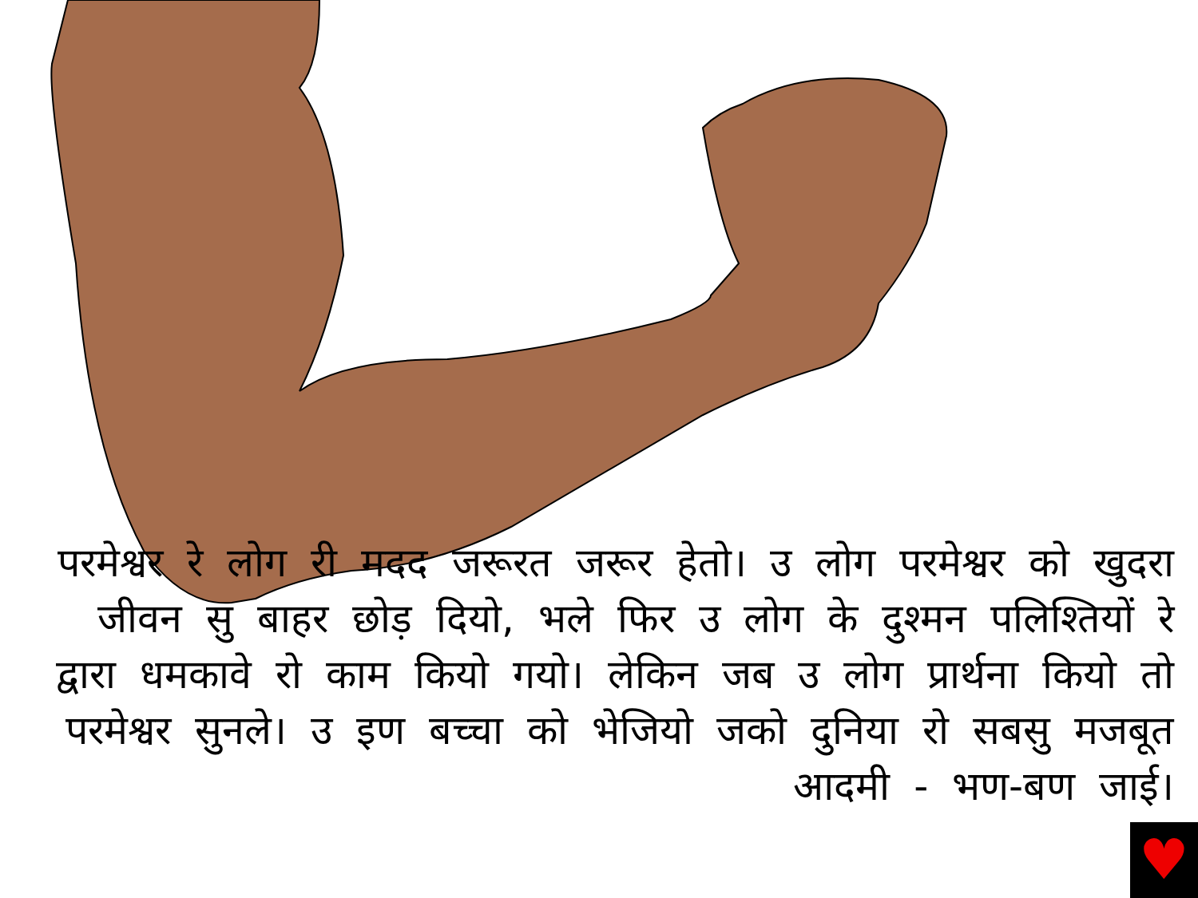परमेश्वर रे लोग री मदद जरूरत जरूर हेतो। उ लोग परमेश्वर को खुदरा जीवन सु बाहर छोड़ दियो, भले फिर उ लोग के दुश्मन पलिश्तियों रे द्वारा धमकावे रो काम कियो गयो। लेकिन जब उ लोग प्रार्थना कियो तो परमेश्वर सुनले। उ इण बच्चा को भेजियो जको दुनिया रो सबसु मजबूत आदमी - भण-बण जाई।
♥